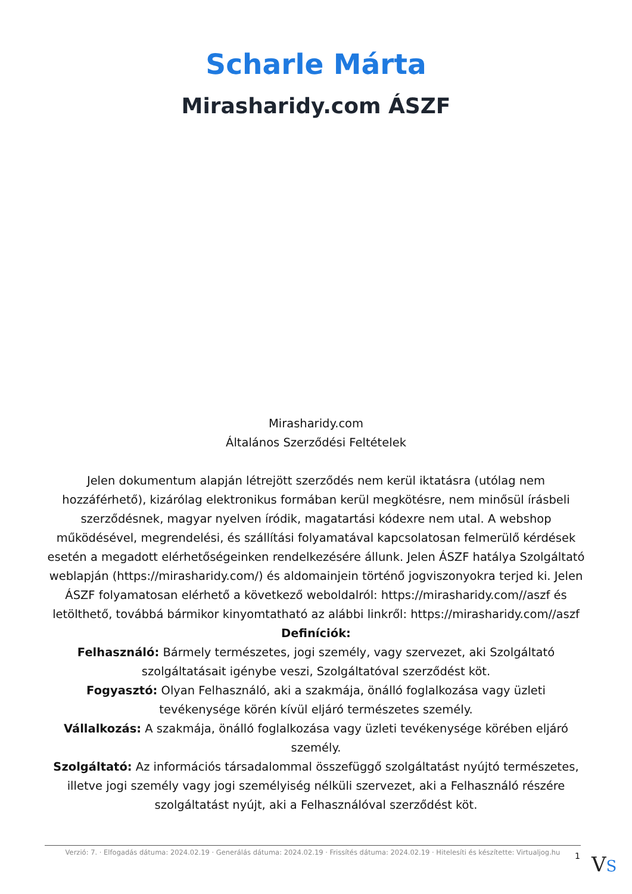Scharle Márta
Mirasharidy.com ÁSZF
Mirasharidy.com
Általános Szerződési Feltételek
Jelen dokumentum alapján létrejött szerződés nem kerül iktatásra (utólag nem hozzáférhető), kizárólag elektronikus formában kerül megkötésre, nem minősül írásbeli szerződésnek, magyar nyelven íródik, magatartási kódexre nem utal. A webshop működésével, megrendelési, és szállítási folyamatával kapcsolatosan felmerülő kérdések esetén a megadott elérhetőségeinken rendelkezésére állunk. Jelen ÁSZF hatálya Szolgáltató weblapján (https://mirasharidy.com/) és aldomainjein történő jogviszonyokra terjed ki. Jelen ÁSZF folyamatosan elérhető a következő weboldalról: https://mirasharidy.com//aszf és letölthető, továbbá bármikor kinyomtatható az alábbi linkről: https://mirasharidy.com//aszf
Definíciók:
Felhasználó: Bármely természetes, jogi személy, vagy szervezet, aki Szolgáltató szolgáltatásait igénybe veszi, Szolgáltatóval szerződést köt.
Fogyasztó: Olyan Felhasználó, aki a szakmája, önálló foglalkozása vagy üzleti tevékenysége körén kívül eljáró természetes személy.
Vállalkozás: A szakmája, önálló foglalkozása vagy üzleti tevékenysége körében eljáró személy.
Szolgáltató: Az információs társadalommal összefüggő szolgáltatást nyújtó természetes, illetve jogi személy vagy jogi személyiség nélküli szervezet, aki a Felhasználó részére szolgáltatást nyújt, aki a Felhasználóval szerződést köt.
Verzió: 7. · Elfogadás dátuma: 2024.02.19 · Generálás dátuma: 2024.02.19 · Frissítés dátuma: 2024.02.19 · Hitelesíti és készítette: Virtualjog.hu
1 VS